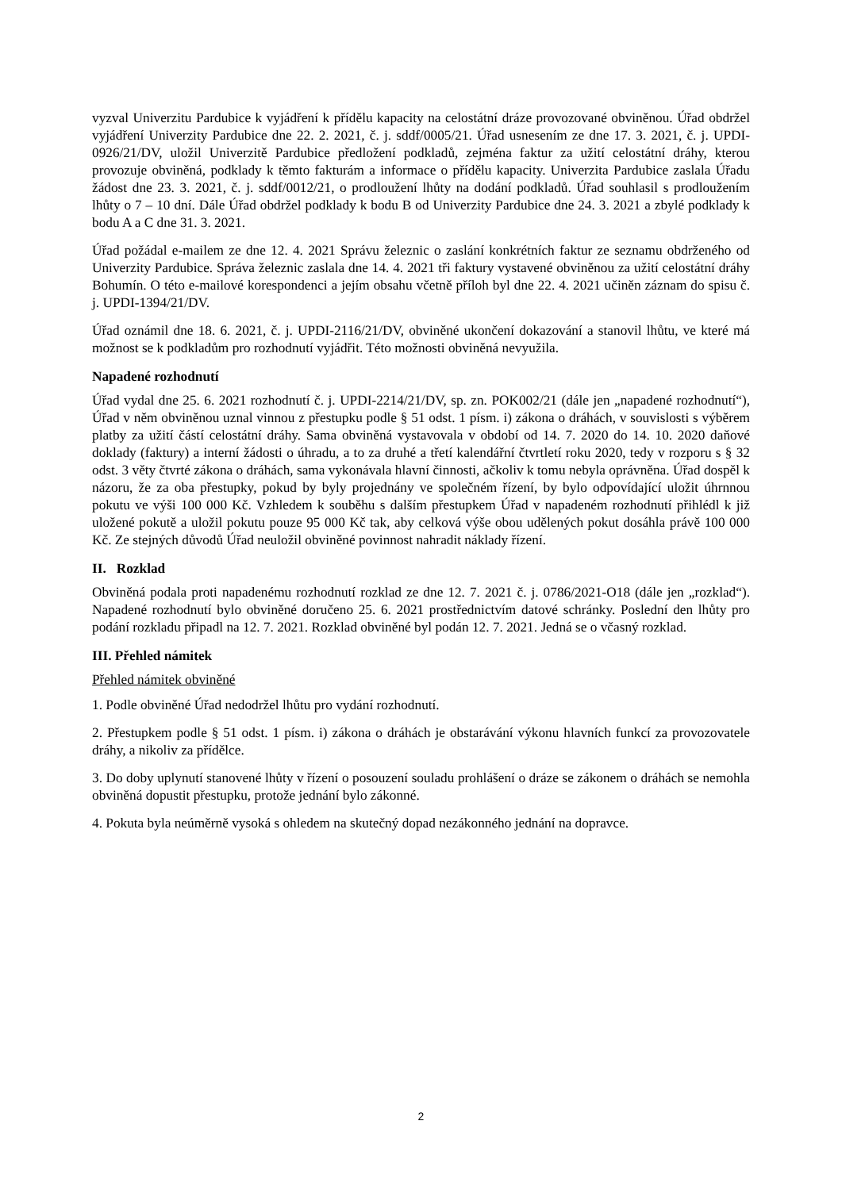vyzval Univerzitu Pardubice k vyjádření k přídělu kapacity na celostátní dráze provozované obviněnou. Úřad obdržel vyjádření Univerzity Pardubice dne 22. 2. 2021, č. j. sddf/0005/21. Úřad usnesením ze dne 17. 3. 2021, č. j. UPDI-0926/21/DV, uložil Univerzitě Pardubice předložení podkladů, zejména faktur za užití celostátní dráhy, kterou provozuje obviněná, podklady k těmto fakturám a informace o přídělu kapacity. Univerzita Pardubice zaslala Úřadu žádost dne 23. 3. 2021, č. j. sddf/0012/21, o prodloužení lhůty na dodání podkladů. Úřad souhlasil s prodloužením lhůty o 7 – 10 dní. Dále Úřad obdržel podklady k bodu B od Univerzity Pardubice dne 24. 3. 2021 a zbylé podklady k bodu A a C dne 31. 3. 2021.
Úřad požádal e-mailem ze dne 12. 4. 2021 Správu železnic o zaslání konkrétních faktur ze seznamu obdrženého od Univerzity Pardubice. Správa železnic zaslala dne 14. 4. 2021 tři faktury vystavené obviněnou za užití celostátní dráhy Bohumín. O této e-mailové korespondenci a jejím obsahu včetně příloh byl dne 22. 4. 2021 učiněn záznam do spisu č. j. UPDI-1394/21/DV.
Úřad oznámil dne 18. 6. 2021, č. j. UPDI-2116/21/DV, obviněné ukončení dokazování a stanovil lhůtu, ve které má možnost se k podkladům pro rozhodnutí vyjádřit. Této možnosti obviněná nevyužila.
Napadené rozhodnutí
Úřad vydal dne 25. 6. 2021 rozhodnutí č. j. UPDI-2214/21/DV, sp. zn. POK002/21 (dále jen „napadené rozhodnutí“), Úřad v něm obviněnou uznal vinnou z přestupku podle § 51 odst. 1 písm. i) zákona o dráhách, v souvislosti s výběrem platby za užití částí celostátní dráhy. Sama obviněná vystavovala v období od 14. 7. 2020 do 14. 10. 2020 daňové doklady (faktury) a interní žádosti o úhradu, a to za druhé a třetí kalendářní čtvrtletí roku 2020, tedy v rozporu s § 32 odst. 3 věty čtvrté zákona o dráhách, sama vykonávala hlavní činnosti, ačkoliv k tomu nebyla oprávněna. Úřad dospěl k názoru, že za oba přestupky, pokud by byly projednány ve společném řízení, by bylo odpovídající uložit úhrnnou pokutu ve výši 100 000 Kč. Vzhledem k souběhu s dalším přestupkem Úřad v napadeném rozhodnutí přihlédl k již uložené pokutě a uložil pokutu pouze 95 000 Kč tak, aby celková výše obou udělených pokut dosáhla právě 100 000 Kč. Ze stejných důvodů Úřad neuložil obviněné povinnost nahradit náklady řízení.
II. Rozklad
Obviněná podala proti napadenému rozhodnutí rozklad ze dne 12. 7. 2021 č. j. 0786/2021-O18 (dále jen „rozklad“). Napadené rozhodnutí bylo obviněné doručeno 25. 6. 2021 prostřednictvím datové schránky. Poslední den lhůty pro podání rozkladu připadl na 12. 7. 2021. Rozklad obviněné byl podán 12. 7. 2021. Jedná se o včasný rozklad.
III. Přehled námitek
Přehled námitek obviněné
1. Podle obviněné Úřad nedodržel lhůtu pro vydání rozhodnutí.
2. Přestupkem podle § 51 odst. 1 písm. i) zákona o dráhách je obstarávání výkonu hlavních funkcí za provozovatele dráhy, a nikoliv za přídělce.
3. Do doby uplynutí stanovené lhůty v řízení o posouzení souladu prohlášení o dráze se zákonem o dráhách se nemohla obviněná dopustit přestupku, protože jednání bylo zákonné.
4. Pokuta byla neúměrně vysoká s ohledem na skutečný dopad nezákonného jednání na dopravce.
2